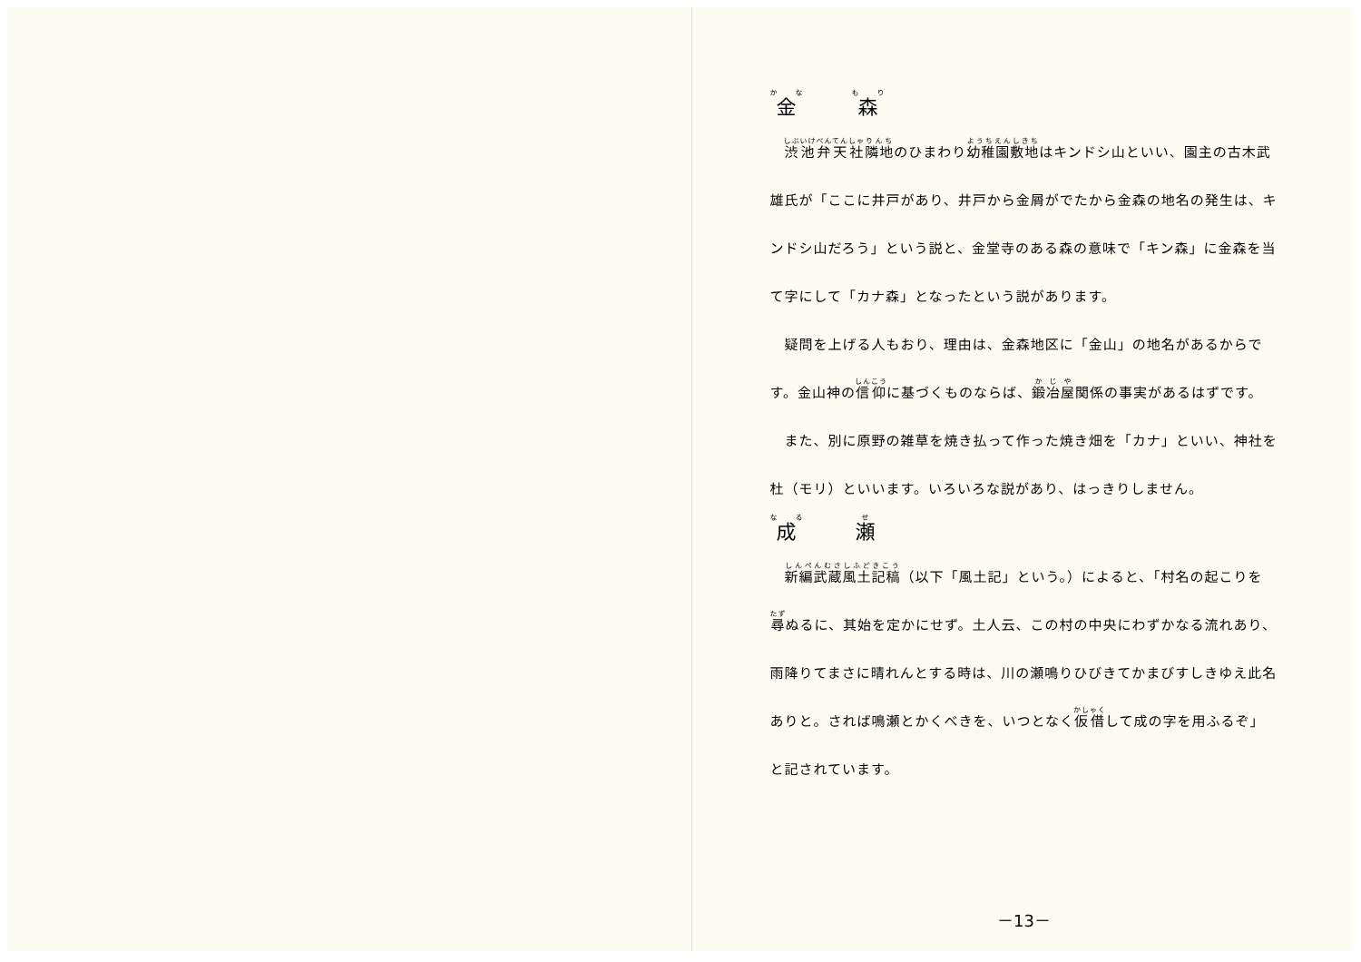金　森
　渋池弁天社隣地のひまわり幼稚園敷地はキンドシ山といい、園主の古木武雄氏が「ここに井戸があり、井戸から金屑がでたから金森の地名の発生は、キンドシ山だろう」という説と、金堂寺のある森の意味で「キン森」に金森を当て字にして「カナ森」となったという説があります。
　疑問を上げる人もおり、理由は、金森地区に「金山」の地名があるからです。金山神の信仰に基づくものならば、鍛冶屋関係の事実があるはずです。
　また、別に原野の雑草を焼き払って作った焼き畑を「カナ」といい、神社を杜（モリ）といいます。いろいろな説があり、はっきりしません。
成　瀬
　新編武蔵風土記稿（以下「風土記」という。）によると、「村名の起こりを尋ぬるに、其始を定かにせず。土人云、この村の中央にわずかなる流れあり、雨降りてまさに晴れんとする時は、川の瀬鳴りひびきてかまびすしきゆえ此名ありと。されば鳴瀬とかくべきを、いつとなく仮借して成の字を用ふるぞ」と記されています。
－13－